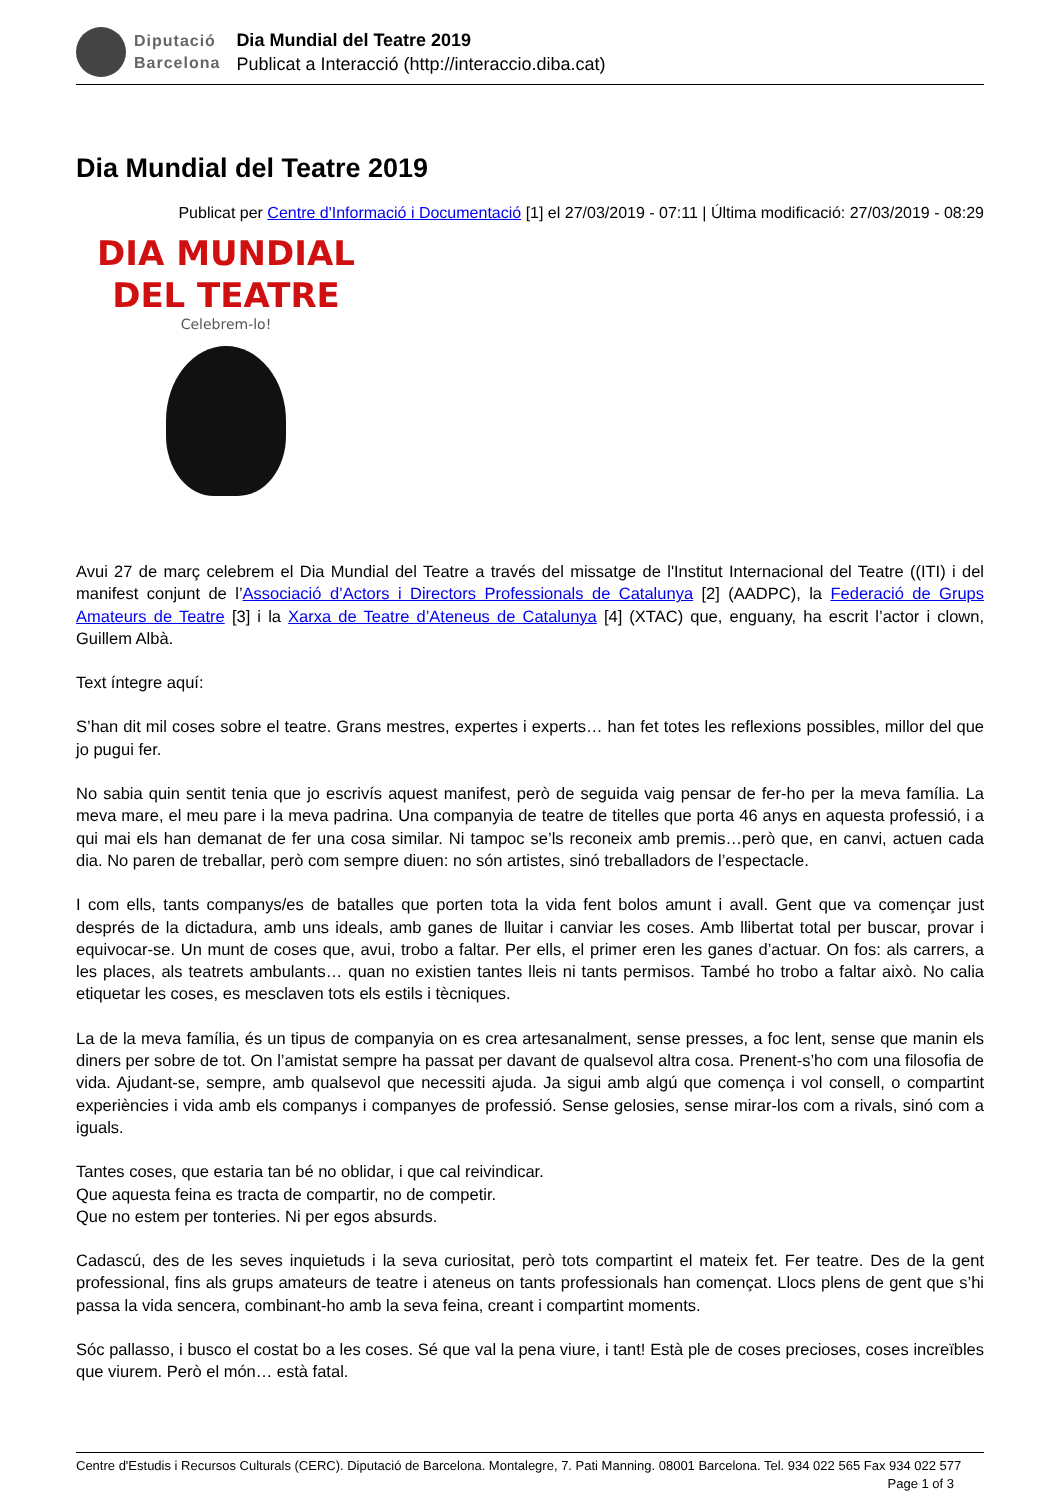Diputació
Barcelona
Dia Mundial del Teatre 2019
Publicat a Interacció (http://interaccio.diba.cat)
Dia Mundial del Teatre 2019
Publicat per Centre d'Informació i Documentació [1] el 27/03/2019 - 07:11 | Última modificació: 27/03/2019 - 08:29
DIA MUNDIAL
DEL TEATRE
Celebrem-lo!
Avui 27 de març celebrem el Dia Mundial del Teatre a través del missatge de l'Institut Internacional del Teatre ((ITI) i del manifest conjunt de l’Associació d’Actors i Directors Professionals de Catalunya [2] (AADPC), la Federació de Grups Amateurs de Teatre [3] i la Xarxa de Teatre d’Ateneus de Catalunya [4] (XTAC) que, enguany, ha escrit l’actor i clown, Guillem Albà.
Text íntegre aquí:
S’han dit mil coses sobre el teatre. Grans mestres, expertes i experts… han fet totes les reflexions possibles, millor del que jo pugui fer.
No sabia quin sentit tenia que jo escrivís aquest manifest, però de seguida vaig pensar de fer-ho per la meva família. La meva mare, el meu pare i la meva padrina. Una companyia de teatre de titelles que porta 46 anys en aquesta professió, i a qui mai els han demanat de fer una cosa similar. Ni tampoc se’ls reconeix amb premis…però que, en canvi, actuen cada dia. No paren de treballar, però com sempre diuen: no són artistes, sinó treballadors de l’espectacle.
I com ells, tants companys/es de batalles que porten tota la vida fent bolos amunt i avall. Gent que va començar just després de la dictadura, amb uns ideals, amb ganes de lluitar i canviar les coses. Amb llibertat total per buscar, provar i equivocar-se. Un munt de coses que, avui, trobo a faltar. Per ells, el primer eren les ganes d’actuar. On fos: als carrers, a les places, als teatrets ambulants… quan no existien tantes lleis ni tants permisos. També ho trobo a faltar això. No calia etiquetar les coses, es mesclaven tots els estils i tècniques.
La de la meva família, és un tipus de companyia on es crea artesanalment, sense presses, a foc lent, sense que manin els diners per sobre de tot. On l’amistat sempre ha passat per davant de qualsevol altra cosa. Prenent-s’ho com una filosofia de vida. Ajudant-se, sempre, amb qualsevol que necessiti ajuda. Ja sigui amb algú que comença i vol consell, o compartint experiències i vida amb els companys i companyes de professió. Sense gelosies, sense mirar-los com a rivals, sinó com a iguals.
Tantes coses, que estaria tan bé no oblidar, i que cal reivindicar.
Que aquesta feina es tracta de compartir, no de competir.
Que no estem per tonteries. Ni per egos absurds.
Cadascú, des de les seves inquietuds i la seva curiositat, però tots compartint el mateix fet. Fer teatre. Des de la gent professional, fins als grups amateurs de teatre i ateneus on tants professionals han començat. Llocs plens de gent que s’hi passa la vida sencera, combinant-ho amb la seva feina, creant i compartint moments.
Sóc pallasso, i busco el costat bo a les coses. Sé que val la pena viure, i tant! Està ple de coses precioses, coses increïbles que viurem. Però el món… està fatal.
Centre d'Estudis i Recursos Culturals (CERC). Diputació de Barcelona. Montalegre, 7. Pati Manning. 08001 Barcelona. Tel. 934 022 565 Fax 934 022 577 Page 1 of 3